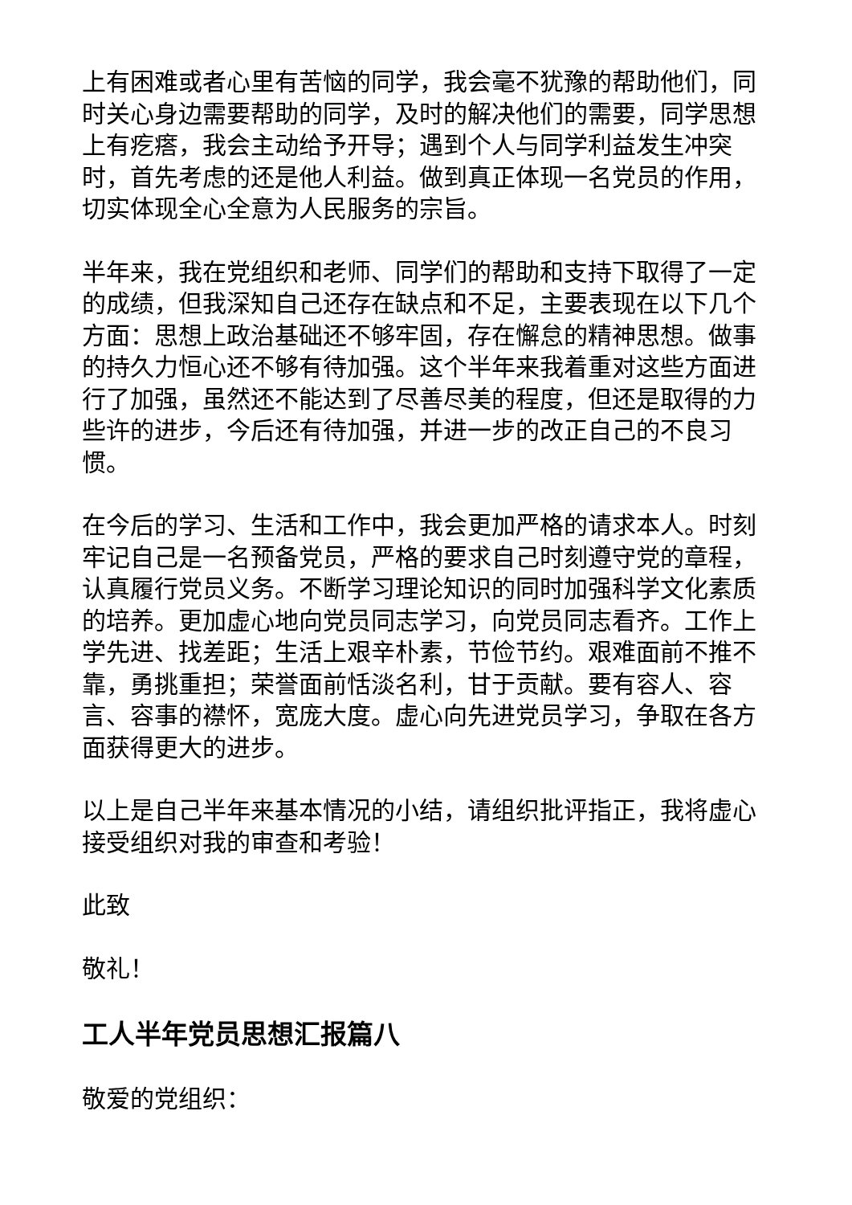上有困难或者心里有苦恼的同学，我会毫不犹豫的帮助他们，同时关心身边需要帮助的同学，及时的解决他们的需要，同学思想上有疙瘩，我会主动给予开导；遇到个人与同学利益发生冲突时，首先考虑的还是他人利益。做到真正体现一名党员的作用，切实体现全心全意为人民服务的宗旨。
半年来，我在党组织和老师、同学们的帮助和支持下取得了一定的成绩，但我深知自己还存在缺点和不足，主要表现在以下几个方面：思想上政治基础还不够牢固，存在懈怠的精神思想。做事的持久力恒心还不够有待加强。这个半年来我着重对这些方面进行了加强，虽然还不能达到了尽善尽美的程度，但还是取得的力些许的进步，今后还有待加强，并进一步的改正自己的不良习惯。
在今后的学习、生活和工作中，我会更加严格的请求本人。时刻牢记自己是一名预备党员，严格的要求自己时刻遵守党的章程，认真履行党员义务。不断学习理论知识的同时加强科学文化素质的培养。更加虚心地向党员同志学习，向党员同志看齐。工作上学先进、找差距；生活上艰辛朴素，节俭节约。艰难面前不推不靠，勇挑重担；荣誉面前恬淡名利，甘于贡献。要有容人、容言、容事的襟怀，宽庞大度。虚心向先进党员学习，争取在各方面获得更大的进步。
以上是自己半年来基本情况的小结，请组织批评指正，我将虚心接受组织对我的审查和考验！
此致
敬礼！
工人半年党员思想汇报篇八
敬爱的党组织：